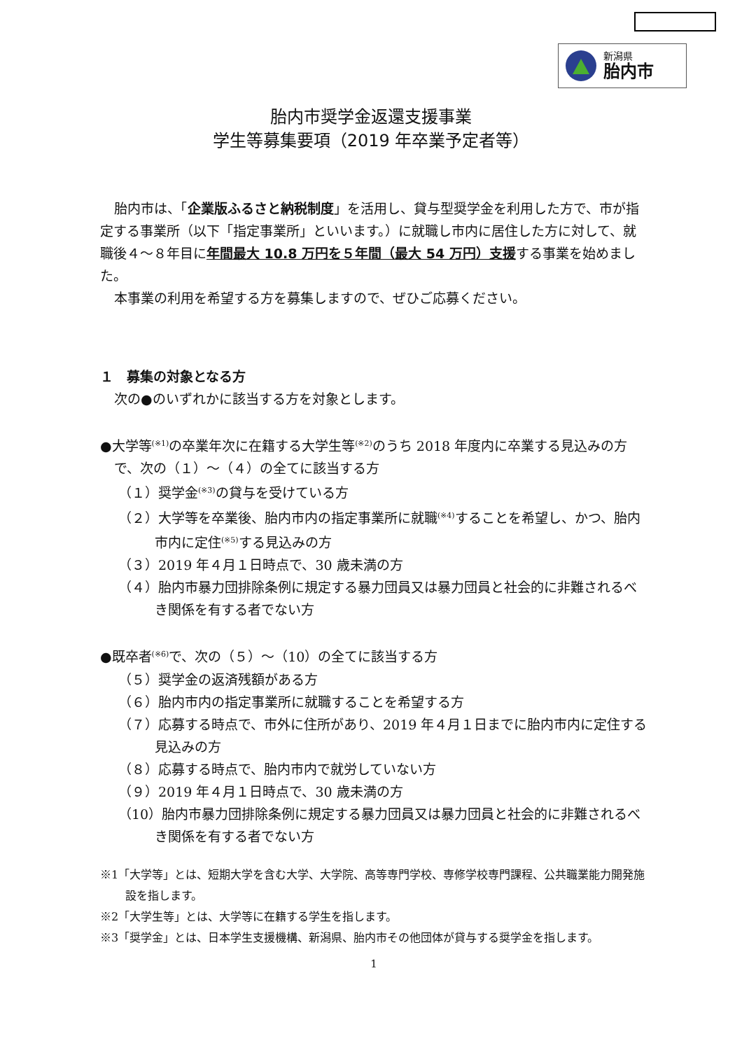新潟県
胎内市
胎内市奨学金返還支援事業
学生等募集要項（2019 年卒業予定者等）
胎内市は、「企業版ふるさと納税制度」を活用し、貸与型奨学金を利用した方で、市が指定する事業所（以下「指定事業所」といいます。）に就職し市内に居住した方に対して、就職後４～８年目に年間最大 10.8 万円を５年間（最大 54 万円）支援する事業を始めました。
本事業の利用を希望する方を募集しますので、ぜひご応募ください。
１　募集の対象となる方
次の●のいずれかに該当する方を対象とします。
●大学等<sup>(※1)</sup>の卒業年次に在籍する大学生等<sup>(※2)</sup>のうち 2018 年度内に卒業する見込みの方で、次の（１）～（４）の全てに該当する方
（１）奨学金<sup>(※3)</sup>の貸与を受けている方
（２）大学等を卒業後、胎内市内の指定事業所に就職<sup>(※4)</sup>することを希望し、かつ、胎内市内に定住<sup>(※5)</sup>する見込みの方
（３）2019 年４月１日時点で、30 歳未満の方
（４）胎内市暴力団排除条例に規定する暴力団員又は暴力団員と社会的に非難されるべき関係を有する者でない方
●既卒者<sup>(※6)</sup>で、次の（５）～（10）の全てに該当する方
（５）奨学金の返済残額がある方
（６）胎内市内の指定事業所に就職することを希望する方
（７）応募する時点で、市外に住所があり、2019 年４月１日までに胎内市内に定住する見込みの方
（８）応募する時点で、胎内市内で就労していない方
（９）2019 年４月１日時点で、30 歳未満の方
（10）胎内市暴力団排除条例に規定する暴力団員又は暴力団員と社会的に非難されるべき関係を有する者でない方
※1「大学等」とは、短期大学を含む大学、大学院、高等専門学校、専修学校専門課程、公共職業能力開発施設を指します。
※2「大学生等」とは、大学等に在籍する学生を指します。
※3「奨学金」とは、日本学生支援機構、新潟県、胎内市その他団体が貸与する奨学金を指します。
1